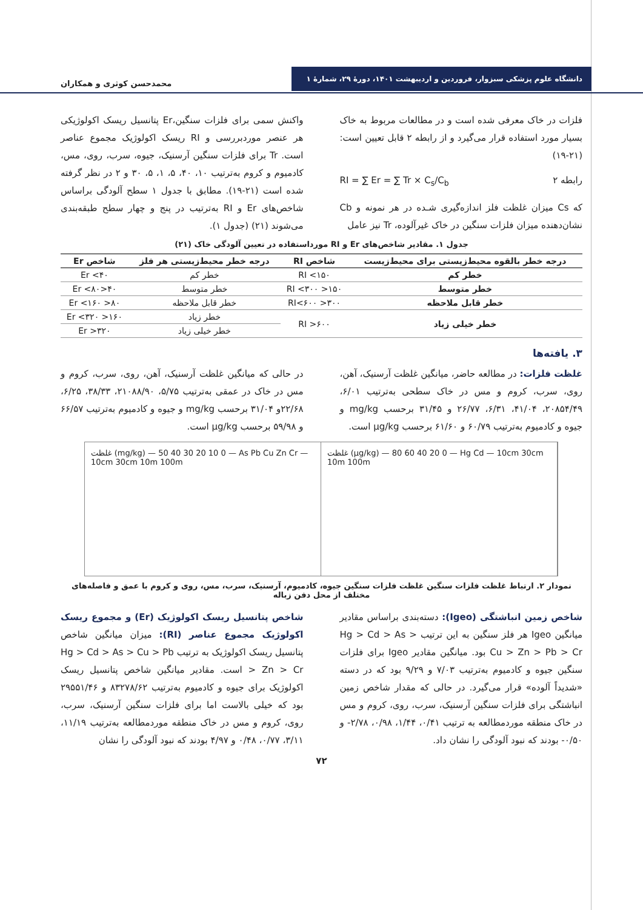دانشگاه علوم پزشکی سبزوار، فروردین و اردیبهشت ۱۴۰۱، دورهٔ ۲۹، شمارهٔ ۱
محمدحسن کوثری و همکاران
فلزات در خاک معرفی شده است و در مطالعات مربوط به خاک بسیار مورد استفاده قرار می‌گیرد و از رابطه ۲ قابل تعیین است: (۲۱-۱۹)
RI = ∑ Er = ∑ Tr × C<sub>s</sub>/C<sub>b</sub> رابطه ۲
که Cs میزان غلظت فلز اندازه‌گیری شـده در هر نمونه و Cb نشان‌دهنده میزان فلزات سنگین در خاک غیرآلوده، Tr نیز عامل
واکنش سمی برای فلزات سنگین،Er پتانسیل ریسک اکولوژیکی هر عنصر موردبررسی و RI ریسک اکولوژیک مجموع عناصر است. Tr برای فلزات سنگین آرسنیک، جیوه، سرب، روی، مس، کادمیوم و کروم به‌ترتیب ۱۰، ۴۰، ۵، ۱، ۵، ۳۰ و ۲ در نظر گرفته شده است (۲۱-۱۹). مطابق با جدول ۱ سطح آلودگی براساس شاخص‌های Er و RI به‌ترتیب در پنج و چهار سطح طبقه‌بندی می‌شوند (۲۱) (جدول ۱).
جدول ۱. مقادیر شاخص‌های Er و RI مورداستفاده در تعیین آلودگی خاک (۲۱)
| درجه خطر بالقوه محیط‌زیستی برای محیط‌زیست | شاخص RI | درجه خطر محیط‌زیستی هر فلز | شاخص Er |
| --- | --- | --- | --- |
| خطر کم | RI <۱۵۰ | خطر کم | Er <۴۰ |
| خطر متوسط | ۱۵۰< RI <۳۰۰ | خطر متوسط | ۴۰<Er <۸۰ |
| خطر قابل ملاحظه | ۳۰۰< RI<۶۰۰ | خطر قابل ملاحظه | ۸۰< Er <۱۶۰ |
| خطر خیلی زیاد | RI >۶۰۰ | خطر زیاد | ۱۶۰< Er <۳۲۰ |
| | | خطر خیلی زیاد | Er >۳۲۰ |
۳. یافته‌ها
غلظت فلزات: در مطالعه حاضر، میانگین غلظت آرسنیک، آهن، روی، سرب، کروم و مس در خاک سطحی به‌ترتیب ۶/۰۱، ۲۰۸۵۴/۴۹، ۴۱/۰۴، ۶/۳۱، ۲۶/۷۷ و ۳۱/۴۵ برحسب mg/kg و جیوه و کادمیوم به‌ترتیب ۶۰/۷۹ و ۶۱/۶۰ برحسب µg/kg است.
در حالی که میانگین غلظت آرسنیک، آهن، روی، سرب، کروم و مس در خاک در عمقی به‌ترتیب ۵/۷۵، ۲۱۰۸۸/۹۰، ۳۸/۳۳، ۶/۲۵، ۲۲/۶۸و ۳۱/۰۴ برحسب mg/kg و جیوه و کادمیوم به‌ترتیب ۶۶/۵۷ و ۵۹/۹۸ برحسب µg/kg است.
غلظت (mg/kg) — 50 40 30 20 10 0 — As Pb Cu Zn Cr — 10cm 30cm 10m 100m
غلظت (µg/kg) — 80 60 40 20 0 — Hg Cd — 10cm 30cm 10m 100m
نمودار ۲. ارتباط غلظت فلزات سنگین غلظت فلزات سنگین جیوه، کادمیوم، آرسنیک، سرب، مس، روی و کروم با عمق و فاصله‌های مختلف از محل دفن زباله
شاخص زمین انباشتگی (Igeo): دسته‌بندی براساس مقادیر میانگین Igeo هر فلز سنگین به این ترتیب Hg > Cd > As > Cu > Zn > Pb > Cr بود. میانگین مقادیر Igeo برای فلزات سنگین جیوه و کادمیوم به‌ترتیب ۷/۰۳ و ۹/۲۹ بود که در دسته «شدیداً آلوده» قرار می‌گیرد. در حالی که مقدار شاخص زمین انباشتگی برای فلزات سنگین آرسنیک، سرب، روی، کروم و مس در خاک منطقه موردمطالعه به ترتیب ۰/۴۱، ۱/۴۴، ۰/۹۸، ۲/۷۸- و ۰/۵۰- بودند که نبود آلودگی را نشان داد.
شاخص پتانسیل ریسک اکولوژیک (Er) و مجموع ریسک اکولوژیک مجموع عناصر (RI): میزان میانگین شاخص پتانسیل ریسک اکولوژیک به ترتیب Hg > Cd > As > Cu > Pb > Zn > Cr است. مقادیر میانگین شاخص پتانسیل ریسک اکولوژیک برای جیوه و کادمیوم به‌ترتیب ۸۳۲۷۸/۶۲ و ۲۹۵۵۱/۴۶ بود که خیلی بالاست اما برای فلزات سنگین آرسنیک، سرب، روی، کروم و مس در خاک منطقه موردمطالعه به‌ترتیب ۱۱/۱۹، ۳/۱۱، ۰/۷۷، ۰/۴۸ و ۴/۹۷ بودند که نبود آلودگی را نشان
۷۲